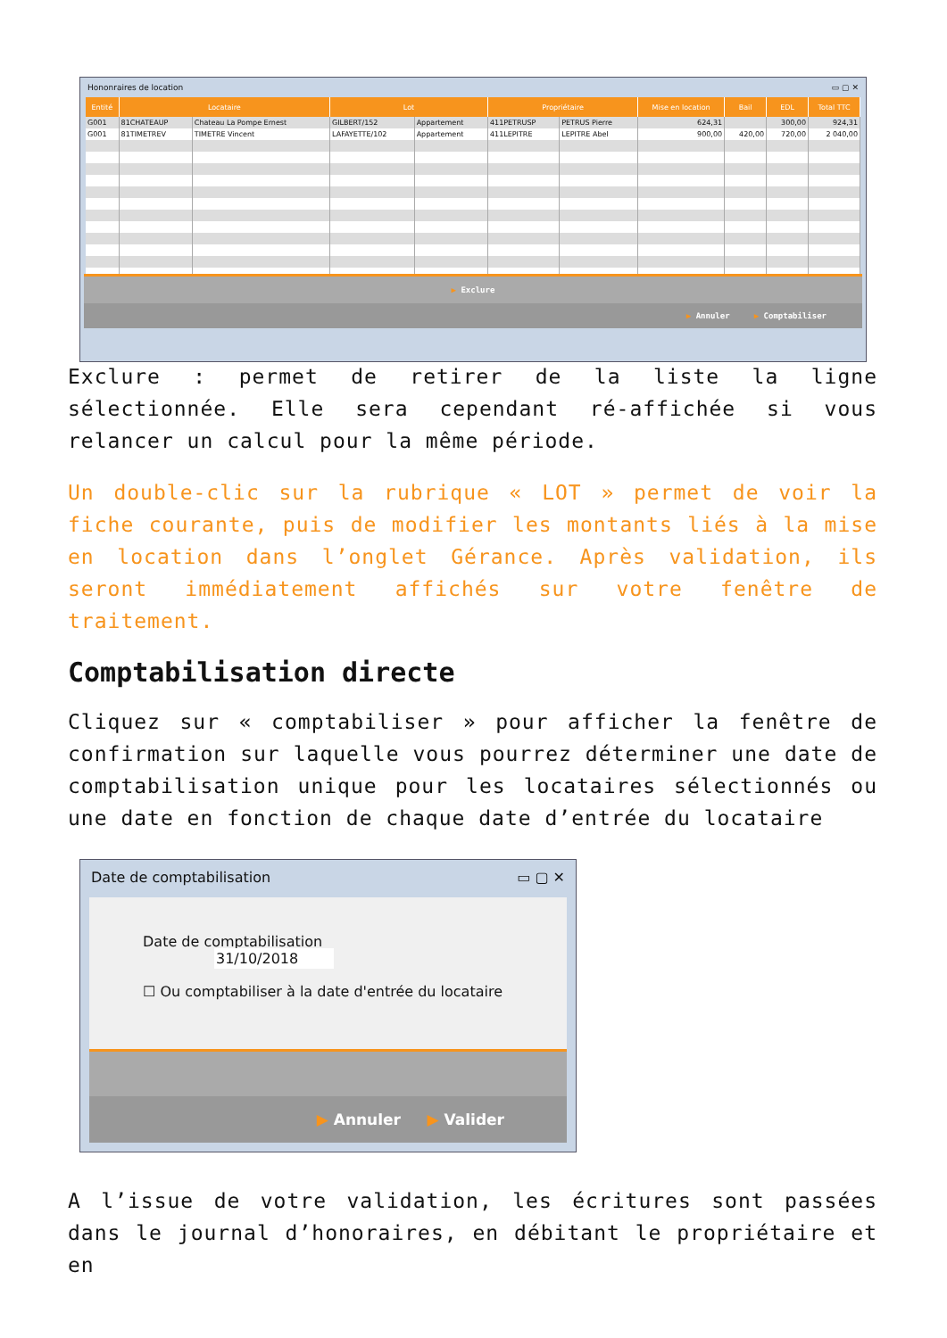Hononraires de location ▭ ▢ ✕
| Entité | Locataire | | Lot | | Propriétaire | | Mise en location | Bail | EDL | Total TTC |
| --- | --- | --- | --- | --- | --- | --- | --- | --- | --- | --- |
| G001 | 81CHATEAUP | Chateau La Pompe Ernest | GILBERT/152 | Appartement | 411PETRUSP | PETRUS Pierre | 624,31 | | 300,00 | 924,31 |
| G001 | 81TIMETREV | TIMETRE Vincent | LAFAYETTE/102 | Appartement | 411LEPITRE | LEPITRE Abel | 900,00 | 420,00 | 720,00 | 2 040,00 |
▶ Exclure
▶ Annuler ▶ Comptabiliser
Exclure : permet de retirer de la liste la ligne sélectionnée. Elle sera cependant ré-affichée si vous relancer un calcul pour la même période.
Un double-clic sur la rubrique « LOT » permet de voir la fiche courante, puis de modifier les montants liés à la mise en location dans l’onglet Gérance. Après validation, ils seront immédiatement affichés sur votre fenêtre de traitement.
Comptabilisation directe
Cliquez sur « comptabiliser » pour afficher la fenêtre de confirmation sur laquelle vous pourrez déterminer une date de comptabilisation unique pour les locataires sélectionnés ou une date en fonction de chaque date d’entrée du locataire
Date de comptabilisation ▭ ▢ ✕
Date de comptabilisation 31/10/2018
☐ Ou comptabiliser à la date d'entrée du locataire
▶ Annuler ▶ Valider
A l’issue de votre validation, les écritures sont passées dans le journal d’honoraires, en débitant le propriétaire et en